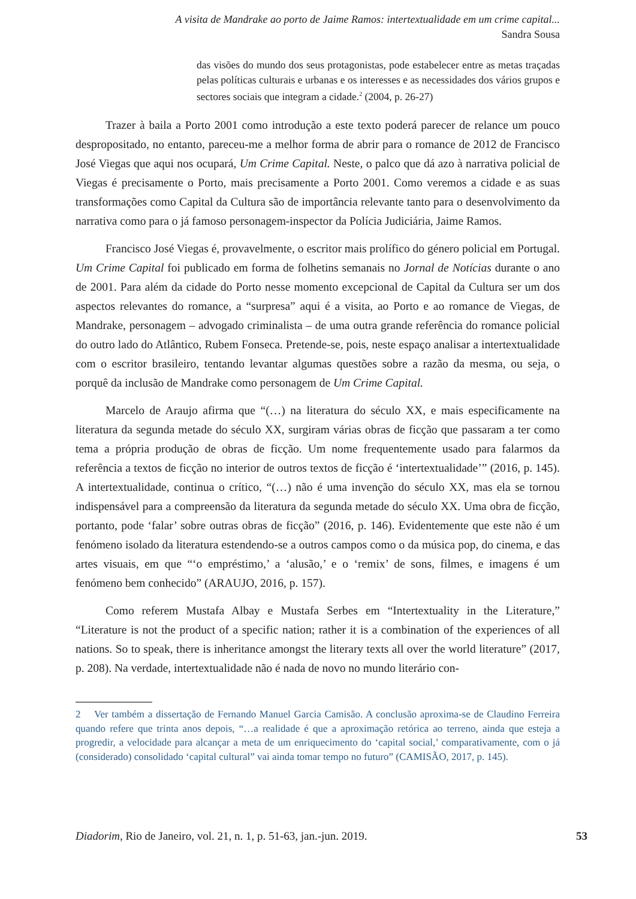A visita de Mandrake ao porto de Jaime Ramos: intertextualidade em um crime capital...
Sandra Sousa
das visões do mundo dos seus protagonistas, pode estabelecer entre as metas traçadas pelas políticas culturais e urbanas e os interesses e as necessidades dos vários grupos e sectores sociais que integram a cidade.<sup>2</sup> (2004, p. 26-27)
Trazer à baila a Porto 2001 como introdução a este texto poderá parecer de relance um pouco despropositado, no entanto, pareceu-me a melhor forma de abrir para o romance de 2012 de Francisco José Viegas que aqui nos ocupará, Um Crime Capital. Neste, o palco que dá azo à narrativa policial de Viegas é precisamente o Porto, mais precisamente a Porto 2001. Como veremos a cidade e as suas transformações como Capital da Cultura são de importância relevante tanto para o desenvolvimento da narrativa como para o já famoso personagem-inspector da Polícia Judiciária, Jaime Ramos.
Francisco José Viegas é, provavelmente, o escritor mais prolífico do género policial em Portugal. Um Crime Capital foi publicado em forma de folhetins semanais no Jornal de Notícias durante o ano de 2001. Para além da cidade do Porto nesse momento excepcional de Capital da Cultura ser um dos aspectos relevantes do romance, a “surpresa” aqui é a visita, ao Porto e ao romance de Viegas, de Mandrake, personagem – advogado criminalista – de uma outra grande referência do romance policial do outro lado do Atlântico, Rubem Fonseca. Pretende-se, pois, neste espaço analisar a intertextualidade com o escritor brasileiro, tentando levantar algumas questões sobre a razão da mesma, ou seja, o porquê da inclusão de Mandrake como personagem de Um Crime Capital.
Marcelo de Araujo afirma que “(…) na literatura do século XX, e mais especificamente na literatura da segunda metade do século XX, surgiram várias obras de ficção que passaram a ter como tema a própria produção de obras de ficção. Um nome frequentemente usado para falarmos da referência a textos de ficção no interior de outros textos de ficção é ‘intertextualidade’” (2016, p. 145). A intertextualidade, continua o crítico, “(…) não é uma invenção do século XX, mas ela se tornou indispensável para a compreensão da literatura da segunda metade do século XX. Uma obra de ficção, portanto, pode ‘falar’ sobre outras obras de ficção” (2016, p. 146). Evidentemente que este não é um fenómeno isolado da literatura estendendo-se a outros campos como o da música pop, do cinema, e das artes visuais, em que “‘o empréstimo,’ a ‘alusão,’ e o ‘remix’ de sons, filmes, e imagens é um fenómeno bem conhecido” (ARAUJO, 2016, p. 157).
Como referem Mustafa Albay e Mustafa Serbes em “Intertextuality in the Literature,” “Literature is not the product of a specific nation; rather it is a combination of the experiences of all nations. So to speak, there is inheritance amongst the literary texts all over the world literature” (2017, p. 208). Na verdade, intertextualidade não é nada de novo no mundo literário con-
2 Ver também a dissertação de Fernando Manuel Garcia Camisão. A conclusão aproxima-se de Claudino Ferreira quando refere que trinta anos depois, “…a realidade é que a aproximação retórica ao terreno, ainda que esteja a progredir, a velocidade para alcançar a meta de um enriquecimento do ‘capital social,’ comparativamente, com o já (considerado) consolidado ‘capital cultural” vai ainda tomar tempo no futuro” (CAMISÃO, 2017, p. 145).
Diadorim, Rio de Janeiro, vol. 21, n. 1, p. 51-63, jan.-jun. 2019. 53